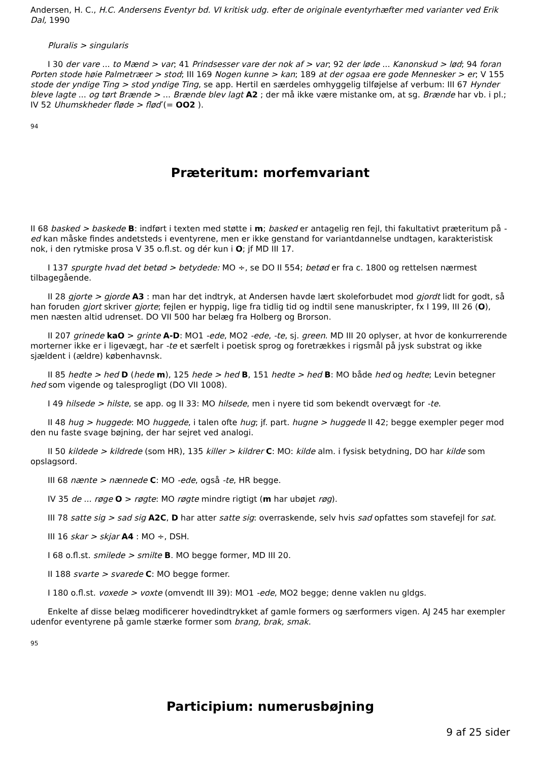Andersen, H. C., H.C. Andersens Eventyr bd. VI kritisk udg. efter de originale eventyrhæfter med varianter ved Erik Dal, 1990
Pluralis > singularis
I 30 der vare ... to Mænd > var; 41 Prindsesser vare der nok af > var; 92 der løde ... Kanonskud > lød; 94 foran Porten stode høie Palmetræer > stod; III 169 Nogen kunne > kan; 189 at der ogsaa ere gode Mennesker > er; V 155 stode der yndige Ting > stod yndige Ting, se app. Hertil en særdeles omhyggelig tilføjelse af verbum: III 67 Hynder bleve lagte ... og tørt Brænde > ... Brænde blev lagt A2 ; der må ikke være mistanke om, at sg. Brænde har vb. i pl.; IV 52 Uhumskheder fløde > fløď (= OO2 ).
94
Præteritum: morfemvariant
II 68 basked > baskede B: indført i texten med støtte i m; basked er antagelig ren fejl, thi fakultativt præteritum på -ed kan måske findes andetsteds i eventyrene, men er ikke genstand for variantdannelse undtagen, karakteristisk nok, i den rytmiske prosa V 35 o.fl.st. og dér kun i O; jf MD III 17.
I 137 spurgte hvad det betød > betydede: MO ÷, se DO II 554; betød er fra c. 1800 og rettelsen nærmest tilbagegående.
II 28 gjorte > gjorde A3 : man har det indtryk, at Andersen havde lært skoleforbudet mod gjordt lidt for godt, så han foruden gjort skriver gjorte; fejlen er hyppig, lige fra tidlig tid og indtil sene manuskripter, fx I 199, III 26 (O), men næsten altid udrenset. DO VII 500 har belæg fra Holberg og Brorson.
II 207 grinede kaO > grinte A-D: MO1 -ede, MO2 -ede, -te, sj. green. MD III 20 oplyser, at hvor de konkurrerende morterner ikke er i ligevægt, har -te et særfelt i poetisk sprog og foretrækkes i rigsmål på jysk substrat og ikke sjældent i (ældre) københavnsk.
II 85 hedte > hed D (hede m), 125 hede > hed B, 151 hedte > hed B: MO både hed og hedte; Levin betegner hed som vigende og talesprogligt (DO VII 1008).
I 49 hilsede > hilste, se app. og II 33: MO hilsede, men i nyere tid som bekendt overvægt for -te.
II 48 hug > huggede: MO huggede, i talen ofte hug; jf. part. hugne > huggede II 42; begge exempler peger mod den nu faste svage bøjning, der har sejret ved analogi.
II 50 kildede > kildrede (som HR), 135 killer > kildrer C: MO: kilde alm. i fysisk betydning, DO har kilde som opslagsord.
III 68 nænte > nænnede C: MO -ede, også -te, HR begge.
IV 35 de ... røge O > røgte: MO røgte mindre rigtigt (m har ubøjet røg).
III 78 satte sig > sad sig A2C, D har atter satte sig: overraskende, selv hvis sad opfattes som stavefejl for sat.
III 16 skar > skjar A4 : MO ÷, DSH.
I 68 o.fl.st. smilede > smilte B. MO begge former, MD III 20.
II 188 svarte > svarede C: MO begge former.
I 180 o.fl.st. voxede > voxte (omvendt III 39): MO1 -ede, MO2 begge; denne vaklen nu gldgs.
Enkelte af disse belæg modificerer hovedindtrykket af gamle formers og særformers vigen. AJ 245 har exempler udenfor eventyrene på gamle stærke former som brang, brak, smak.
95
Participium: numerusbøjning
9 af 25 sider